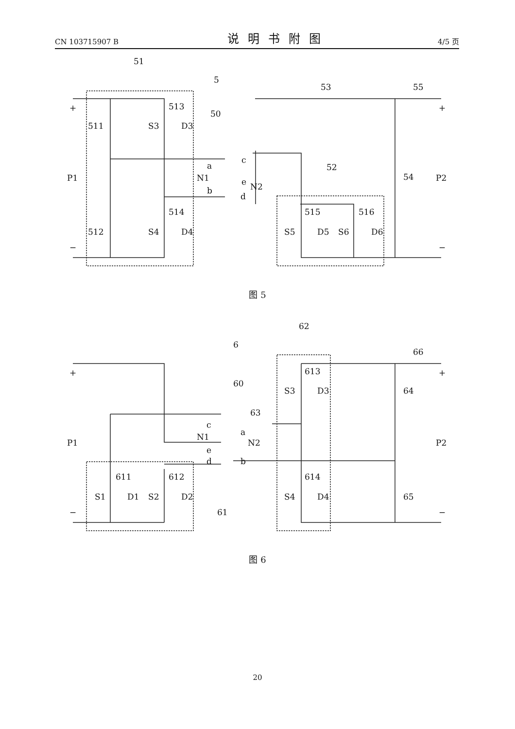CN 103715907 B 说明书附图 4/5 页
51
5
53
55
513
50
511
S3
D3
c
a
N1
e
N2
b
d
52
54
P1
P2
514
515
516
512
S4
D4
S5
D5
S6
D6
+
+
−
−
图 5
62
6
66
613
60
S3
D3
64
63
c
a
N1
N2
e
b
d
P1
P2
611
612
614
S1
D1
S2
D2
S4
D4
65
61
+
+
−
−
图 6
20